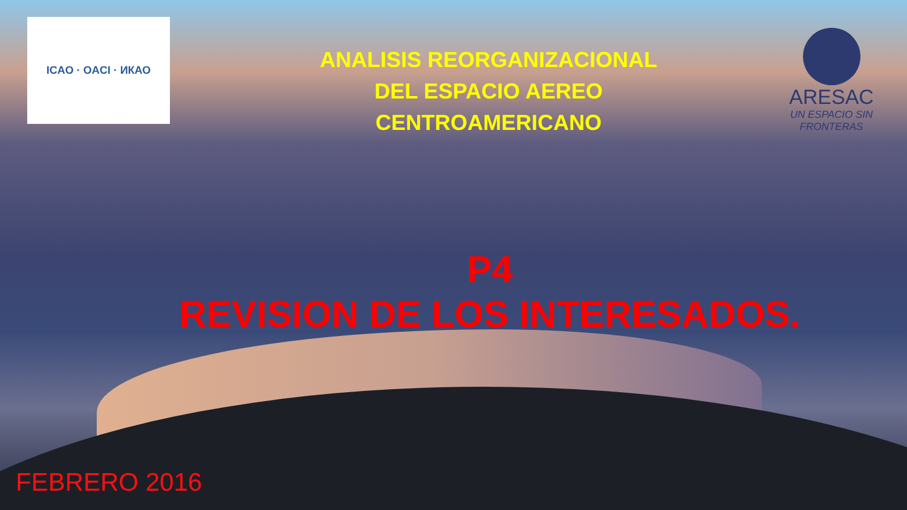ICAO · OACI · ИКАО
ANALISIS REORGANIZACIONAL
DEL ESPACIO AEREO
CENTROAMERICANO
ARESAC
UN ESPACIO SIN FRONTERAS
P4
REVISION DE LOS INTERESADOS.
FEBRERO 2016